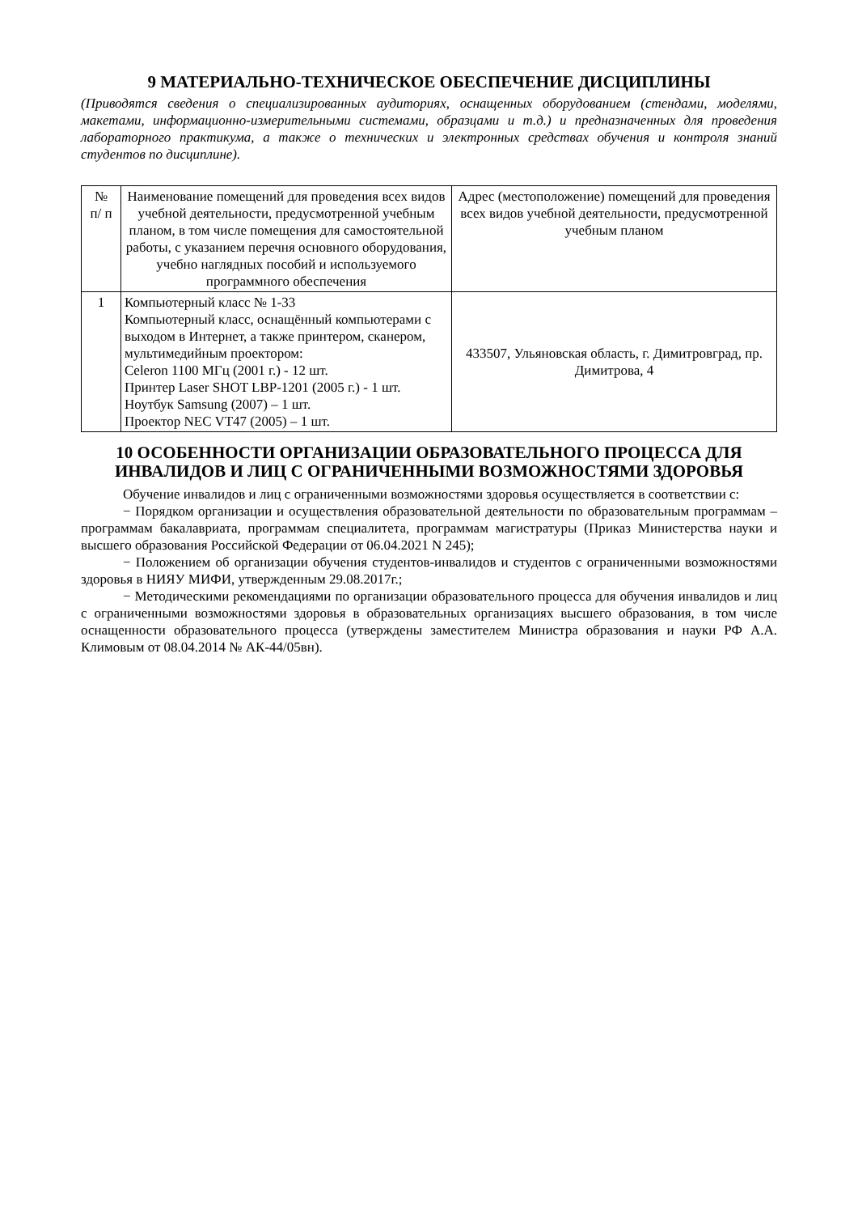9 МАТЕРИАЛЬНО-ТЕХНИЧЕСКОЕ ОБЕСПЕЧЕНИЕ ДИСЦИПЛИНЫ
(Приводятся сведения о специализированных аудиториях, оснащенных оборудованием (стендами, моделями, макетами, информационно-измерительными системами, образцами и т.д.) и предназначенных для проведения лабораторного практикума, а также о технических и электронных средствах обучения и контроля знаний студентов по дисциплине).
| № п/ п | Наименование помещений для проведения всех видов учебной деятельности, предусмотренной учебным планом, в том числе помещения для самостоятельной работы, с указанием перечня основного оборудования, учебно наглядных пособий и используемого программного обеспечения | Адрес (местоположение) помещений для проведения всех видов учебной деятельности, предусмотренной учебным планом |
| 1 | Компьютерный класс № 1-33 Компьютерный класс, оснащённый компьютерами с выходом в Интернет, а также принтером, сканером, мультимедийным проектором: Celeron 1100 МГц (2001 г.) - 12 шт. Принтер Laser SHOT LBP-1201 (2005 г.) - 1 шт. Ноутбук Samsung (2007) – 1 шт. Проектор NEC VT47 (2005) – 1 шт. | 433507, Ульяновская область, г. Димитровград, пр. Димитрова, 4 |
10 ОСОБЕННОСТИ ОРГАНИЗАЦИИ ОБРАЗОВАТЕЛЬНОГО ПРОЦЕССА ДЛЯ ИНВАЛИДОВ И ЛИЦ С ОГРАНИЧЕННЫМИ ВОЗМОЖНОСТЯМИ ЗДОРОВЬЯ
Обучение инвалидов и лиц с ограниченными возможностями здоровья осуществляется в соответствии с:
− Порядком организации и осуществления образовательной деятельности по образовательным программам – программам бакалавриата, программам специалитета, программам магистратуры (Приказ Министерства науки и высшего образования Российской Федерации от 06.04.2021 N 245);
− Положением об организации обучения студентов-инвалидов и студентов с ограниченными возможностями здоровья в НИЯУ МИФИ, утвержденным 29.08.2017г.;
− Методическими рекомендациями по организации образовательного процесса для обучения инвалидов и лиц с ограниченными возможностями здоровья в образовательных организациях высшего образования, в том числе оснащенности образовательного процесса (утверждены заместителем Министра образования и науки РФ А.А. Климовым от 08.04.2014 № АК-44/05вн).